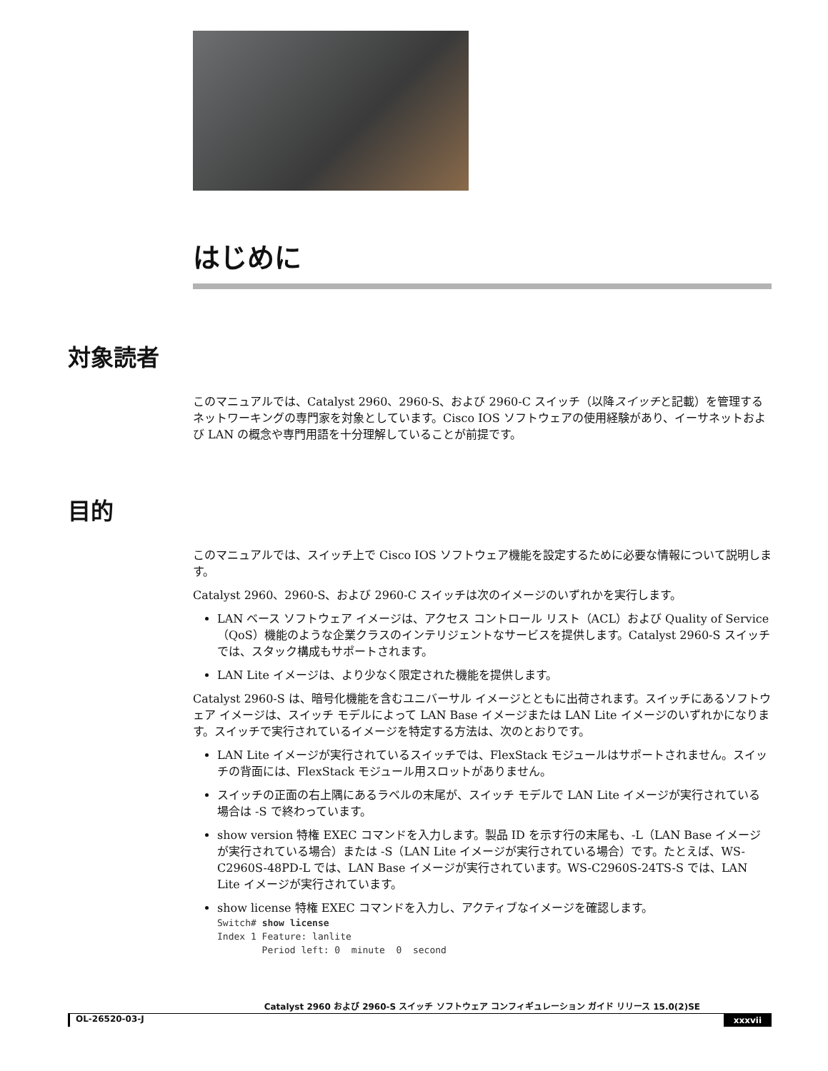はじめに
対象読者
このマニュアルでは、Catalyst 2960、2960-S、および 2960-C スイッチ（以降スイッチと記載）を管理するネットワーキングの専門家を対象としています。Cisco IOS ソフトウェアの使用経験があり、イーサネットおよび LAN の概念や専門用語を十分理解していることが前提です。
目的
このマニュアルでは、スイッチ上で Cisco IOS ソフトウェア機能を設定するために必要な情報について説明します。
Catalyst 2960、2960-S、および 2960-C スイッチは次のイメージのいずれかを実行します。
LAN ベース ソフトウェア イメージは、アクセス コントロール リスト（ACL）および Quality of Service（QoS）機能のような企業クラスのインテリジェントなサービスを提供します。Catalyst 2960-S スイッチでは、スタック構成もサポートされます。
LAN Lite イメージは、より少なく限定された機能を提供します。
Catalyst 2960-S は、暗号化機能を含むユニバーサル イメージとともに出荷されます。スイッチにあるソフトウェア イメージは、スイッチ モデルによって LAN Base イメージまたは LAN Lite イメージのいずれかになります。スイッチで実行されているイメージを特定する方法は、次のとおりです。
LAN Lite イメージが実行されているスイッチでは、FlexStack モジュールはサポートされません。スイッチの背面には、FlexStack モジュール用スロットがありません。
スイッチの正面の右上隅にあるラベルの末尾が、スイッチ モデルで LAN Lite イメージが実行されている場合は -S で終わっています。
show version 特権 EXEC コマンドを入力します。製品 ID を示す行の末尾も、-L（LAN Base イメージが実行されている場合）または -S（LAN Lite イメージが実行されている場合）です。たとえば、WS-C2960S-48PD-L では、LAN Base イメージが実行されています。WS-C2960S-24TS-S では、LAN Lite イメージが実行されています。
show license 特権 EXEC コマンドを入力し、アクティブなイメージを確認します。
Switch# show license
Index 1 Feature: lanlite
        Period left: 0  minute  0  second
Catalyst 2960 および 2960-S スイッチ ソフトウェア コンフィギュレーション ガイド リリース 15.0(2)SE
OL-26520-03-J xxxvii